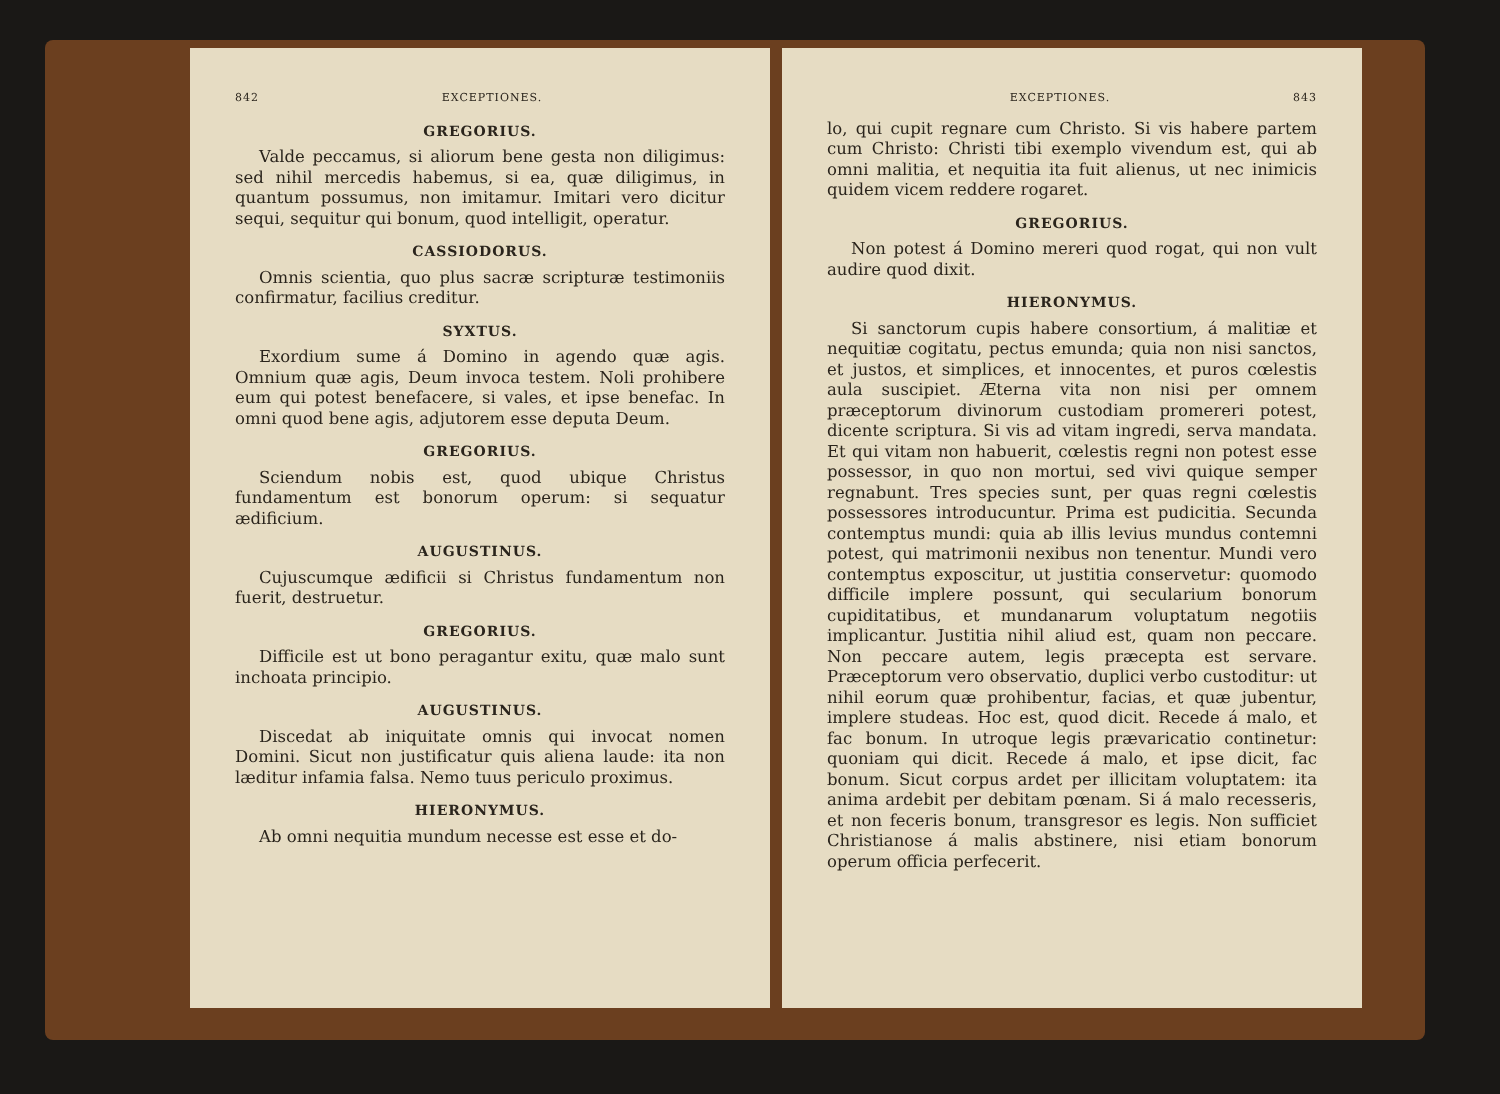842 EXCEPTIONES.
GREGORIUS.
Valde peccamus, si aliorum bene gesta non diligimus: sed nihil mercedis habemus, si ea, quæ diligimus, in quantum possumus, non imitamur. Imitari vero dicitur sequi, sequitur qui bonum, quod intelligit, operatur.
CASSIODORUS.
Omnis scientia, quo plus sacræ scripturæ testimoniis confirmatur, facilius creditur.
SYXTUS.
Exordium sume á Domino in agendo quæ agis. Omnium quæ agis, Deum invoca testem. Noli prohibere eum qui potest benefacere, si vales, et ipse benefac. In omni quod bene agis, adjutorem esse deputa Deum.
GREGORIUS.
Sciendum nobis est, quod ubique Christus fundamentum est bonorum operum: si sequatur ædificium.
AUGUSTINUS.
Cujuscumque ædificii si Christus fundamentum non fuerit, destruetur.
GREGORIUS.
Difficile est ut bono peragantur exitu, quæ malo sunt inchoata principio.
AUGUSTINUS.
Discedat ab iniquitate omnis qui invocat nomen Domini. Sicut non justificatur quis aliena laude: ita non læditur infamia falsa. Nemo tuus periculo proximus.
HIERONYMUS.
Ab omni nequitia mundum necesse est esse et do-
EXCEPTIONES. 843
lo, qui cupit regnare cum Christo. Si vis habere partem cum Christo: Christi tibi exemplo vivendum est, qui ab omni malitia, et nequitia ita fuit alienus, ut nec inimicis quidem vicem reddere rogaret.
GREGORIUS.
Non potest á Domino mereri quod rogat, qui non vult audire quod dixit.
HIERONYMUS.
Si sanctorum cupis habere consortium, á malitiæ et nequitiæ cogitatu, pectus emunda; quia non nisi sanctos, et justos, et simplices, et innocentes, et puros cœlestis aula suscipiet. Æterna vita non nisi per omnem præceptorum divinorum custodiam promereri potest, dicente scriptura. Si vis ad vitam ingredi, serva mandata. Et qui vitam non habuerit, cœlestis regni non potest esse possessor, in quo non mortui, sed vivi quique semper regnabunt. Tres species sunt, per quas regni cœlestis possessores introducuntur. Prima est pudicitia. Secunda contemptus mundi: quia ab illis levius mundus contemni potest, qui matrimonii nexibus non tenentur. Mundi vero contemptus exposcitur, ut justitia conservetur: quomodo difficile implere possunt, qui secularium bonorum cupiditatibus, et mundanarum voluptatum negotiis implicantur. Justitia nihil aliud est, quam non peccare. Non peccare autem, legis præcepta est servare. Præceptorum vero observatio, duplici verbo custoditur: ut nihil eorum quæ prohibentur, facias, et quæ jubentur, implere studeas. Hoc est, quod dicit. Recede á malo, et fac bonum. In utroque legis prævaricatio continetur: quoniam qui dicit. Recede á malo, et ipse dicit, fac bonum. Sicut corpus ardet per illicitam voluptatem: ita anima ardebit per debitam pœnam. Si á malo recesseris, et non feceris bonum, transgresor es legis. Non sufficiet Christianose á malis abstinere, nisi etiam bonorum operum officia perfecerit.